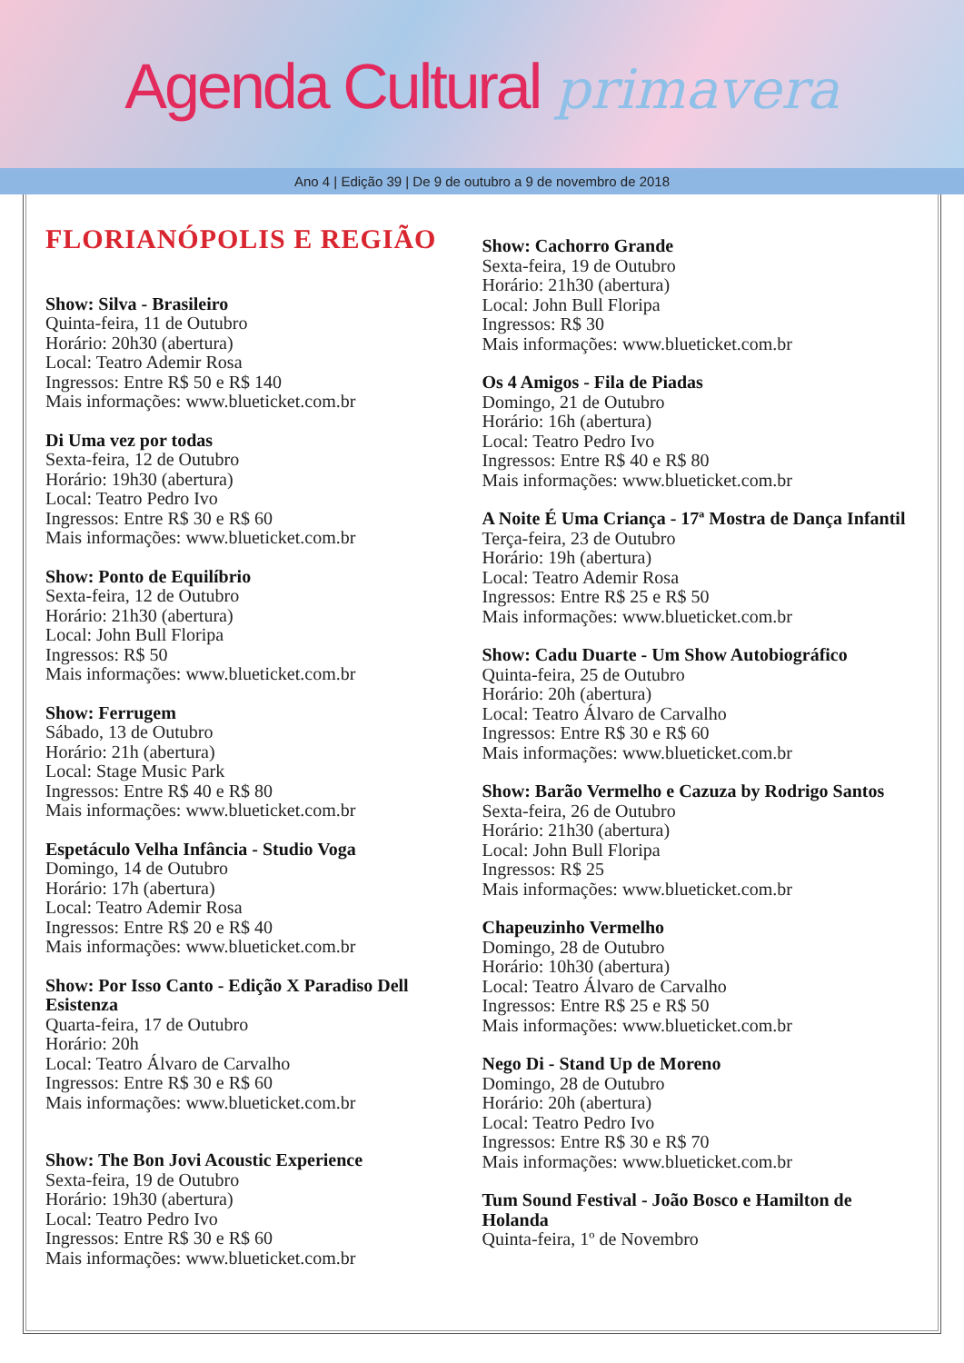Agenda Cultural primavera
Ano 4 | Edição 39 | De 9 de outubro a 9 de novembro de 2018
FLORIANÓPOLIS E REGIÃO
Show: Silva - Brasileiro
Quinta-feira, 11 de Outubro
Horário: 20h30 (abertura)
Local: Teatro Ademir Rosa
Ingressos: Entre R$ 50 e R$ 140
Mais informações: www.blueticket.com.br
Di Uma vez por todas
Sexta-feira, 12 de Outubro
Horário: 19h30 (abertura)
Local: Teatro Pedro Ivo
Ingressos: Entre R$ 30 e R$ 60
Mais informações: www.blueticket.com.br
Show: Ponto de Equilíbrio
Sexta-feira, 12 de Outubro
Horário: 21h30 (abertura)
Local: John Bull Floripa
Ingressos: R$ 50
Mais informações: www.blueticket.com.br
Show: Ferrugem
Sábado, 13 de Outubro
Horário: 21h (abertura)
Local: Stage Music Park
Ingressos: Entre R$ 40 e R$ 80
Mais informações: www.blueticket.com.br
Espetáculo Velha Infância - Studio Voga
Domingo, 14 de Outubro
Horário: 17h (abertura)
Local: Teatro Ademir Rosa
Ingressos: Entre R$ 20 e R$ 40
Mais informações: www.blueticket.com.br
Show: Por Isso Canto - Edição X Paradiso Dell Esistenza
Quarta-feira, 17 de Outubro
Horário: 20h
Local: Teatro Álvaro de Carvalho
Ingressos: Entre R$ 30 e R$ 60
Mais informações: www.blueticket.com.br
Show: The Bon Jovi Acoustic Experience
Sexta-feira, 19 de Outubro
Horário: 19h30 (abertura)
Local: Teatro Pedro Ivo
Ingressos: Entre R$ 30 e R$ 60
Mais informações: www.blueticket.com.br
Show: Cachorro Grande
Sexta-feira, 19 de Outubro
Horário: 21h30 (abertura)
Local: John Bull Floripa
Ingressos: R$ 30
Mais informações: www.blueticket.com.br
Os 4 Amigos - Fila de Piadas
Domingo, 21 de Outubro
Horário: 16h (abertura)
Local: Teatro Pedro Ivo
Ingressos: Entre R$ 40 e R$ 80
Mais informações: www.blueticket.com.br
A Noite É Uma Criança - 17ª Mostra de Dança Infantil
Terça-feira, 23 de Outubro
Horário: 19h (abertura)
Local: Teatro Ademir Rosa
Ingressos: Entre R$ 25 e R$ 50
Mais informações: www.blueticket.com.br
Show: Cadu Duarte - Um Show Autobiográfico
Quinta-feira, 25 de Outubro
Horário: 20h (abertura)
Local: Teatro Álvaro de Carvalho
Ingressos: Entre R$ 30 e R$ 60
Mais informações: www.blueticket.com.br
Show: Barão Vermelho e Cazuza by Rodrigo Santos
Sexta-feira, 26 de Outubro
Horário: 21h30 (abertura)
Local: John Bull Floripa
Ingressos: R$ 25
Mais informações: www.blueticket.com.br
Chapeuzinho Vermelho
Domingo, 28 de Outubro
Horário: 10h30 (abertura)
Local: Teatro Álvaro de Carvalho
Ingressos: Entre R$ 25 e R$ 50
Mais informações: www.blueticket.com.br
Nego Di - Stand Up de Moreno
Domingo, 28 de Outubro
Horário: 20h (abertura)
Local: Teatro Pedro Ivo
Ingressos: Entre R$ 30 e R$ 70
Mais informações: www.blueticket.com.br
Tum Sound Festival - João Bosco e Hamilton de Holanda
Quinta-feira, 1º de Novembro